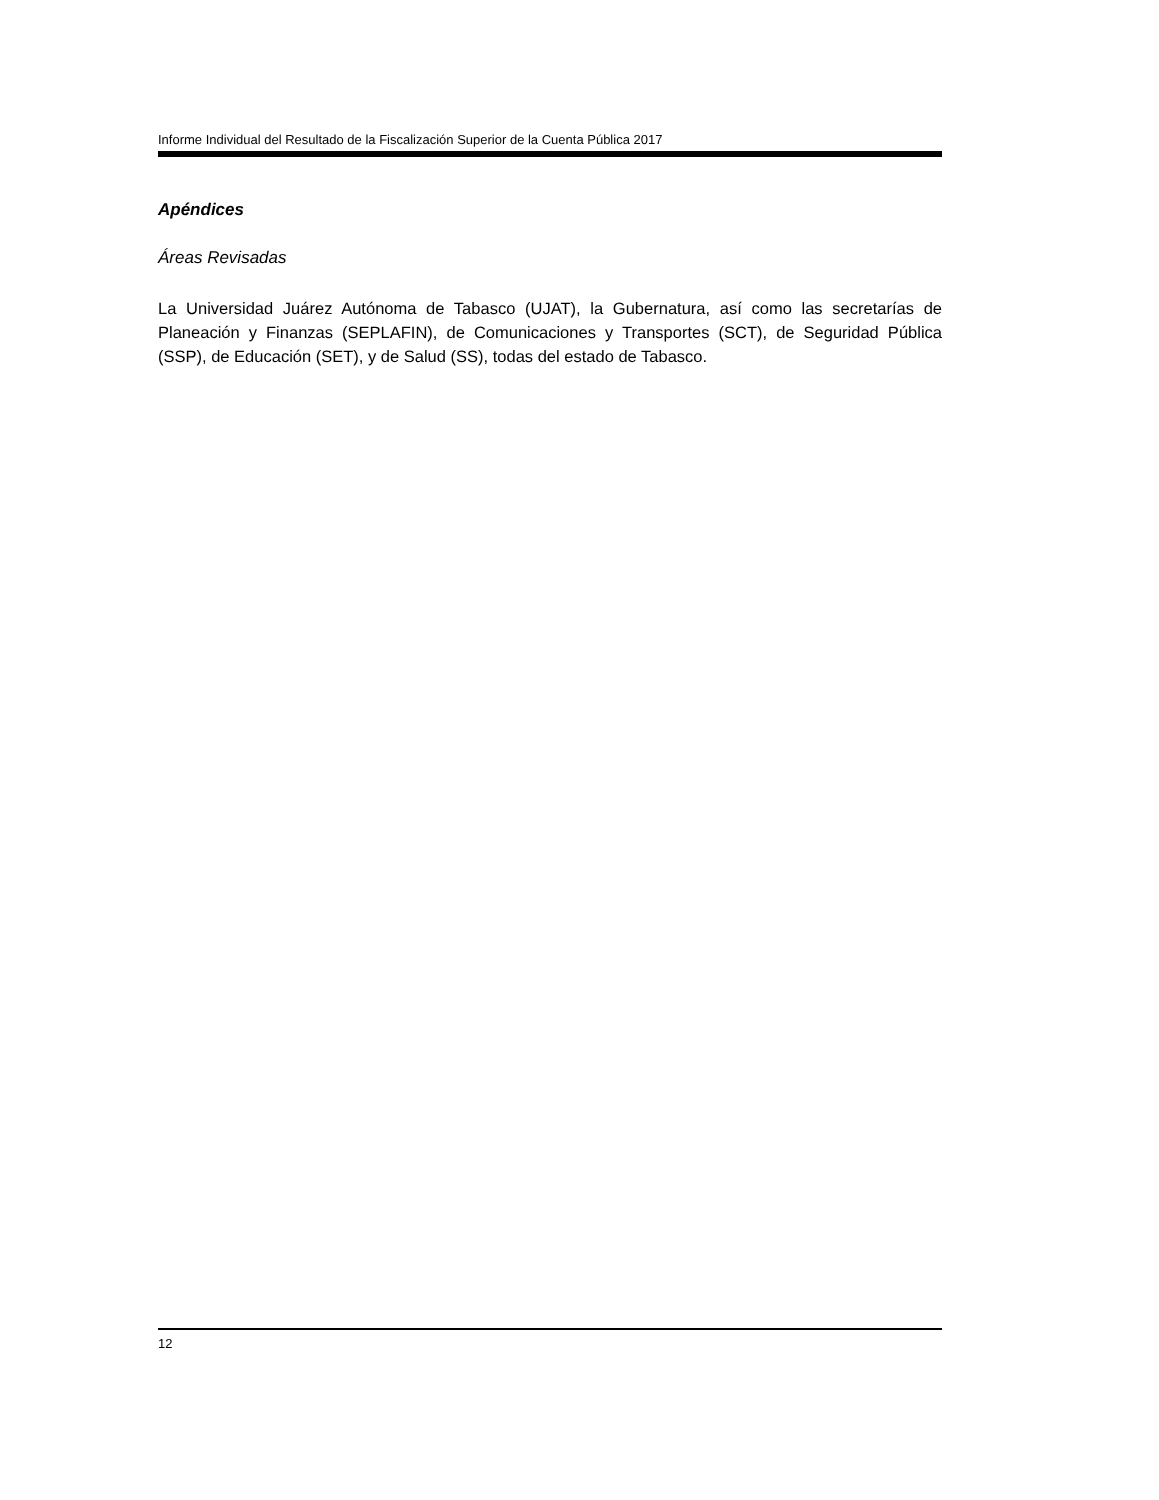Informe Individual del Resultado de la Fiscalización Superior de la Cuenta Pública 2017
Apéndices
Áreas Revisadas
La Universidad Juárez Autónoma de Tabasco (UJAT), la Gubernatura, así como las secretarías de Planeación y Finanzas (SEPLAFIN), de Comunicaciones y Transportes (SCT), de Seguridad Pública (SSP), de Educación (SET), y de Salud (SS), todas del estado de Tabasco.
12